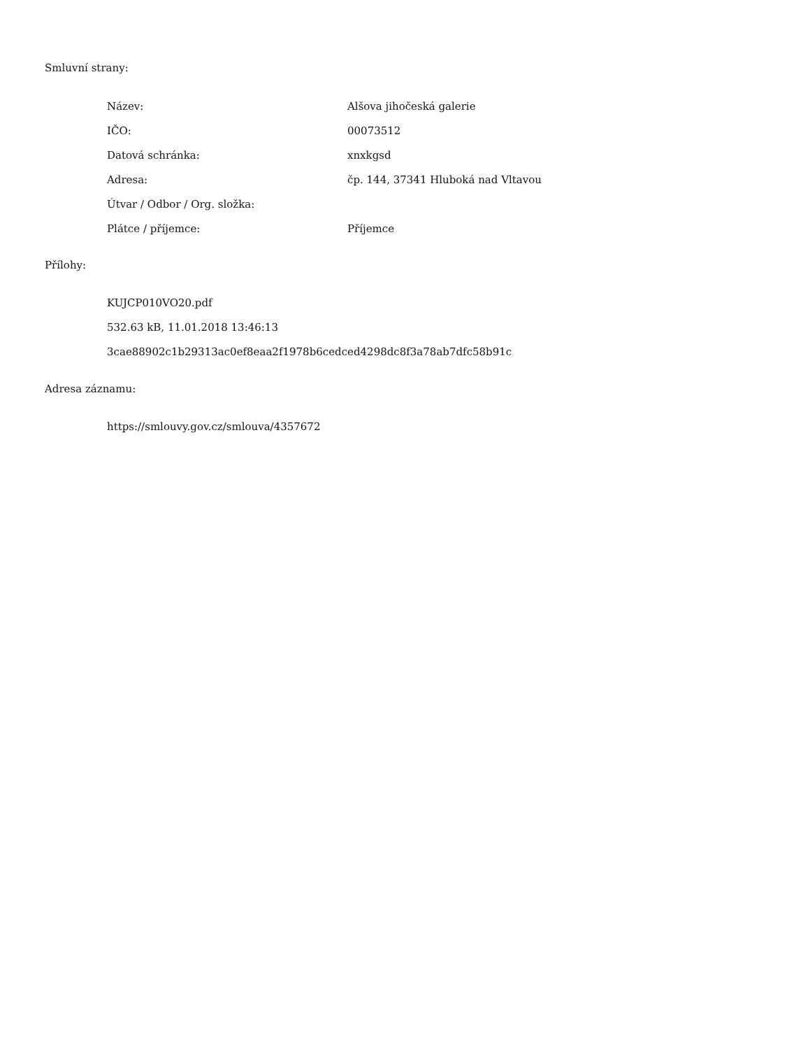Smluvní strany:
| Název: | Alšova jihočeská galerie |
| IČO: | 00073512 |
| Datová schránka: | xnxkgsd |
| Adresa: | čp. 144, 37341 Hluboká nad Vltavou |
| Útvar / Odbor / Org. složka: | |
| Plátce / příjemce: | Příjemce |
Přílohy:
KUJCP010VO20.pdf
532.63 kB, 11.01.2018 13:46:13
3cae88902c1b29313ac0ef8eaa2f1978b6cedced4298dc8f3a78ab7dfc58b91c
Adresa záznamu:
https://smlouvy.gov.cz/smlouva/4357672